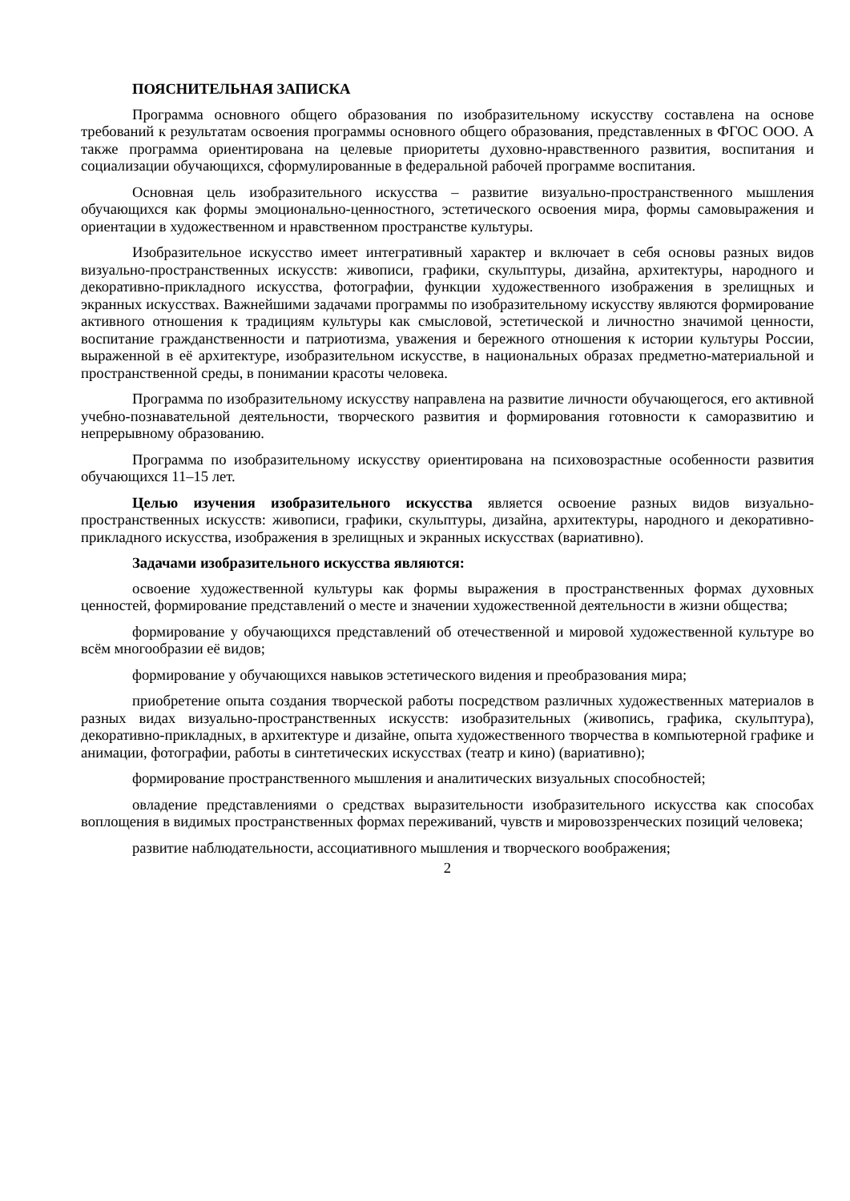ПОЯСНИТЕЛЬНАЯ ЗАПИСКА
Программа основного общего образования по изобразительному искусству составлена на основе требований к результатам освоения программы основного общего образования, представленных в ФГОС ООО. А также программа ориентирована на целевые приоритеты духовно-нравственного развития, воспитания и социализации обучающихся, сформулированные в федеральной рабочей программе воспитания.
Основная цель изобразительного искусства – развитие визуально-пространственного мышления обучающихся как формы эмоционально-ценностного, эстетического освоения мира, формы самовыражения и ориентации в художественном и нравственном пространстве культуры.
Изобразительное искусство имеет интегративный характер и включает в себя основы разных видов визуально-пространственных искусств: живописи, графики, скульптуры, дизайна, архитектуры, народного и декоративно-прикладного искусства, фотографии, функции художественного изображения в зрелищных и экранных искусствах. Важнейшими задачами программы по изобразительному искусству являются формирование активного отношения к традициям культуры как смысловой, эстетической и личностно значимой ценности, воспитание гражданственности и патриотизма, уважения и бережного отношения к истории культуры России, выраженной в её архитектуре, изобразительном искусстве, в национальных образах предметно-материальной и пространственной среды, в понимании красоты человека.
Программа по изобразительному искусству направлена на развитие личности обучающегося, его активной учебно-познавательной деятельности, творческого развития и формирования готовности к саморазвитию и непрерывному образованию.
Программа по изобразительному искусству ориентирована на психовозрастные особенности развития обучающихся 11–15 лет.
Целью изучения изобразительного искусства является освоение разных видов визуально-пространственных искусств: живописи, графики, скульптуры, дизайна, архитектуры, народного и декоративно-прикладного искусства, изображения в зрелищных и экранных искусствах (вариативно).
Задачами изобразительного искусства являются:
освоение художественной культуры как формы выражения в пространственных формах духовных ценностей, формирование представлений о месте и значении художественной деятельности в жизни общества;
формирование у обучающихся представлений об отечественной и мировой художественной культуре во всём многообразии её видов;
формирование у обучающихся навыков эстетического видения и преобразования мира;
приобретение опыта создания творческой работы посредством различных художественных материалов в разных видах визуально-пространственных искусств: изобразительных (живопись, графика, скульптура), декоративно-прикладных, в архитектуре и дизайне, опыта художественного творчества в компьютерной графике и анимации, фотографии, работы в синтетических искусствах (театр и кино) (вариативно);
формирование пространственного мышления и аналитических визуальных способностей;
овладение представлениями о средствах выразительности изобразительного искусства как способах воплощения в видимых пространственных формах переживаний, чувств и мировоззренческих позиций человека;
развитие наблюдательности, ассоциативного мышления и творческого воображения;
2